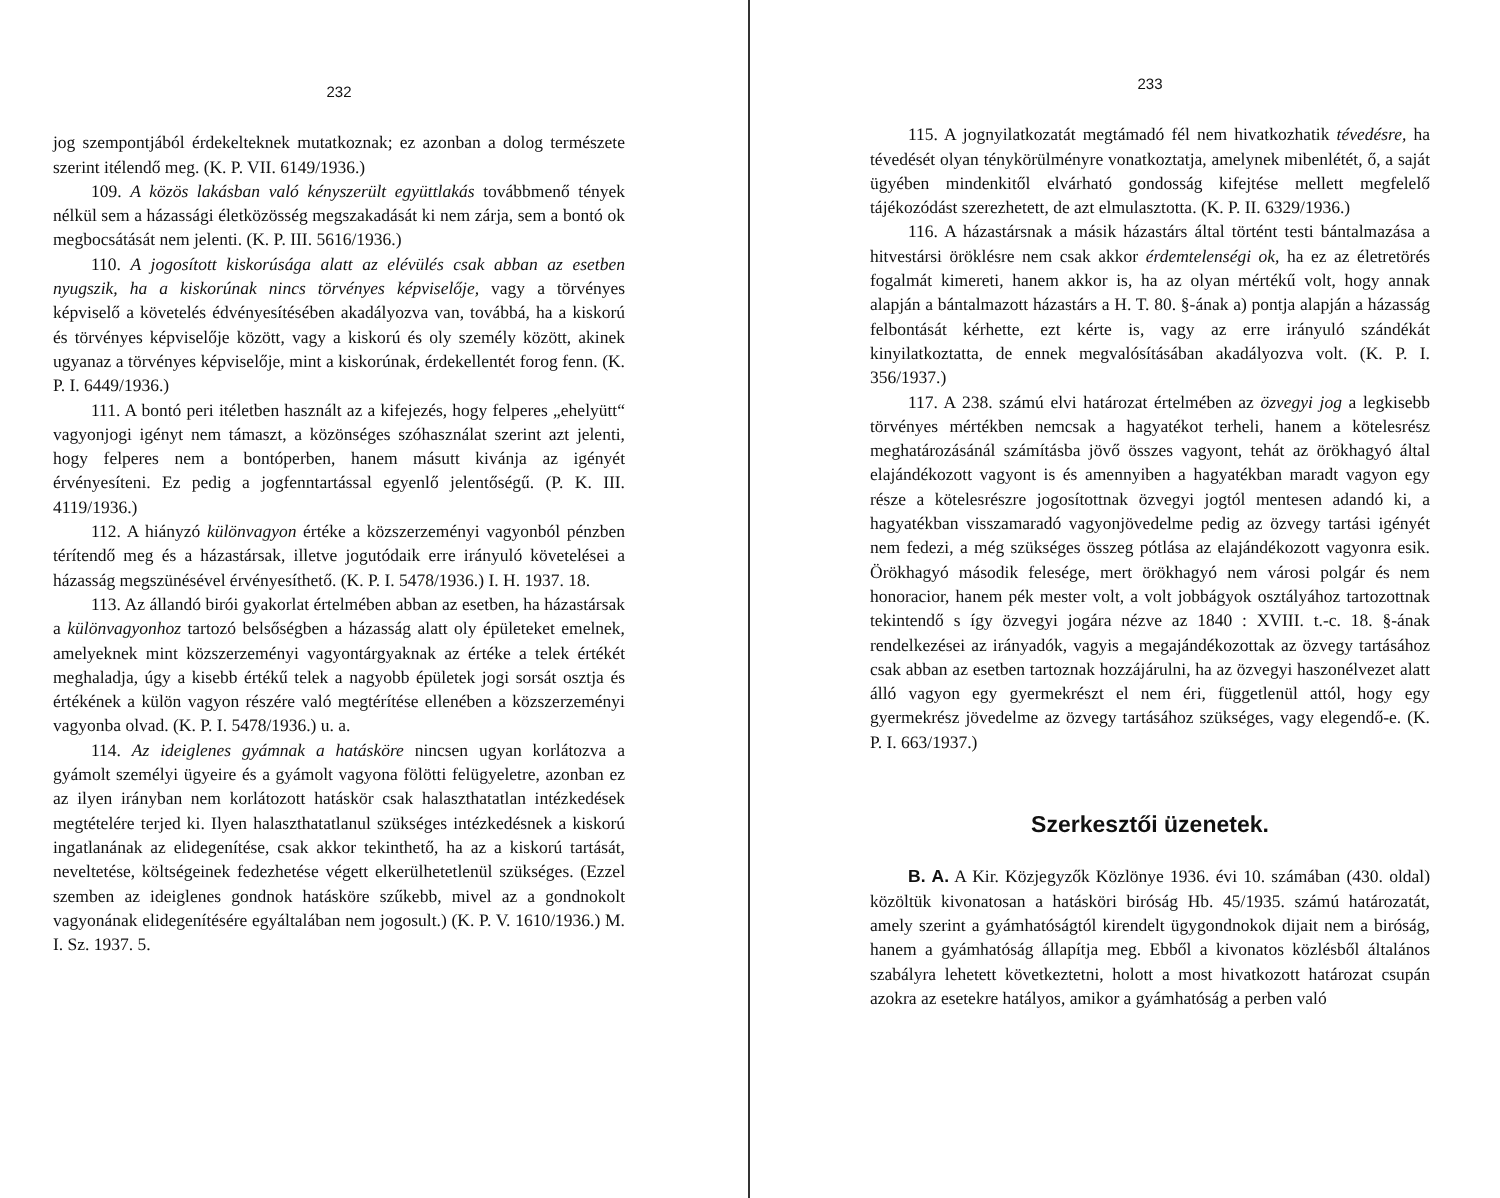232
jog szempontjából érdekelteknek mutatkoznak; ez azonban a dolog természete szerint itélendő meg. (K. P. VII. 6149/1936.)
109. A közös lakásban való kényszerült együttlakás továbbmenő tények nélkül sem a házassági életközösség megszakadását ki nem zárja, sem a bontó ok megbocsátását nem jelenti. (K. P. III. 5616/1936.)
110. A jogosított kiskorúsága alatt az elévülés csak abban az esetben nyugszik, ha a kiskorúnak nincs törvényes képviselője, vagy a törvényes képviselő a követelés édvényesítésében akadályozva van, továbbá, ha a kiskorú és törvényes képviselője között, vagy a kiskorú és oly személy között, akinek ugyanaz a törvényes képviselője, mint a kiskorúnak, érdekellentét forog fenn. (K. P. I. 6449/1936.)
111. A bontó peri itéletben használt az a kifejezés, hogy felperes „ehelyütt“ vagyonjogi igényt nem támaszt, a közönséges szóhasználat szerint azt jelenti, hogy felperes nem a bontóperben, hanem másutt kivánja az igényét érvényesíteni. Ez pedig a jogfenntartással egyenlő jelentőségű. (P. K. III. 4119/1936.)
112. A hiányzó különvagyon értéke a közszerzeményi vagyonból pénzben térítendő meg és a házastársak, illetve jogutódaik erre irányuló követelései a házasság megszünésével érvényesíthető. (K. P. I. 5478/1936.) I. H. 1937. 18.
113. Az állandó birói gyakorlat értelmében abban az esetben, ha házastársak a különvagyonhoz tartozó belsőségben a házasság alatt oly épületeket emelnek, amelyeknek mint közszerzeményi vagyontárgyaknak az értéke a telek értékét meghaladja, úgy a kisebb értékű telek a nagyobb épületek jogi sorsát osztja és értékének a külön vagyon részére való megtérítése ellenében a közszerzeményi vagyonba olvad. (K. P. I. 5478/1936.) u. a.
114. Az ideiglenes gyámnak a hatásköre nincsen ugyan korlátozva a gyámolt személyi ügyeire és a gyámolt vagyona fölötti felügyeletre, azonban ez az ilyen irányban nem korlátozott hatáskör csak halaszthatatlan intézkedések megtételére terjed ki. Ilyen halaszthatatlanul szükséges intézkedésnek a kiskorú ingatlanának az elidegenítése, csak akkor tekinthető, ha az a kiskorú tartását, neveltetése, költségeinek fedezhetése végett elkerülhetetlenül szükséges. (Ezzel szemben az ideiglenes gondnok hatásköre szűkebb, mivel az a gondnokolt vagyonának elidegenítésére egyáltalában nem jogosult.) (K. P. V. 1610/1936.) M. I. Sz. 1937. 5.
233
115. A jognyilatkozatát megtámadó fél nem hivatkozhatik tévedésre, ha tévedését olyan ténykörülményre vonatkoztatja, amelynek mibenlétét, ő, a saját ügyében mindenkitől elvárható gondosság kifejtése mellett megfelelő tájékozódást szerezhetett, de azt elmulasztotta. (K. P. II. 6329/1936.)
116. A házastársnak a másik házastárs által történt testi bántalmazása a hitvestársi öröklésre nem csak akkor érdemtelenségi ok, ha ez az életretörés fogalmát kimereti, hanem akkor is, ha az olyan mértékű volt, hogy annak alapján a bántalmazott házastárs a H. T. 80. §-ának a) pontja alapján a házasság felbontását kérhette, ezt kérte is, vagy az erre irányuló szándékát kinyilatkoztatta, de ennek megvalósításában akadályozva volt. (K. P. I. 356/1937.)
117. A 238. számú elvi határozat értelmében az özvegyi jog a legkisebb törvényes mértékben nemcsak a hagyatékot terheli, hanem a kötelesrész meghatározásánál számításba jövő összes vagyont, tehát az örökhagyó által elajándékozott vagyont is és amennyiben a hagyatékban maradt vagyon egy része a kötelesrészre jogosítottnak özvegyi jogtól mentesen adandó ki, a hagyatékban visszamaradó vagyonjövedelme pedig az özvegy tartási igényét nem fedezi, a még szükséges összeg pótlása az elajándékozott vagyonra esik. Örökhagyó második felesége, mert örökhagyó nem városi polgár és nem honoracior, hanem pék mester volt, a volt jobbágyok osztályához tartozottnak tekintendő s így özvegyi jogára nézve az 1840 : XVIII. t.-c. 18. §-ának rendelkezései az irányadók, vagyis a megajándékozottak az özvegy tartásához csak abban az esetben tartoznak hozzájárulni, ha az özvegyi haszonélvezet alatt álló vagyon egy gyermekrészt el nem éri, függetlenül attól, hogy egy gyermekrész jövedelme az özvegy tartásához szükséges, vagy elegendő-e. (K. P. I. 663/1937.)
Szerkesztői üzenetek.
B. A. A Kir. Közjegyzők Közlönye 1936. évi 10. számában (430. oldal) közöltük kivonatosan a hatásköri biróság Hb. 45/1935. számú határozatát, amely szerint a gyámhatóságtól kirendelt ügygondnokok dijait nem a biróság, hanem a gyámhatóság állapítja meg. Ebből a kivonatos közlésből általános szabályra lehetett következtetni, holott a most hivatkozott határozat csupán azokra az esetekre hatályos, amikor a gyámhatóság a perben való